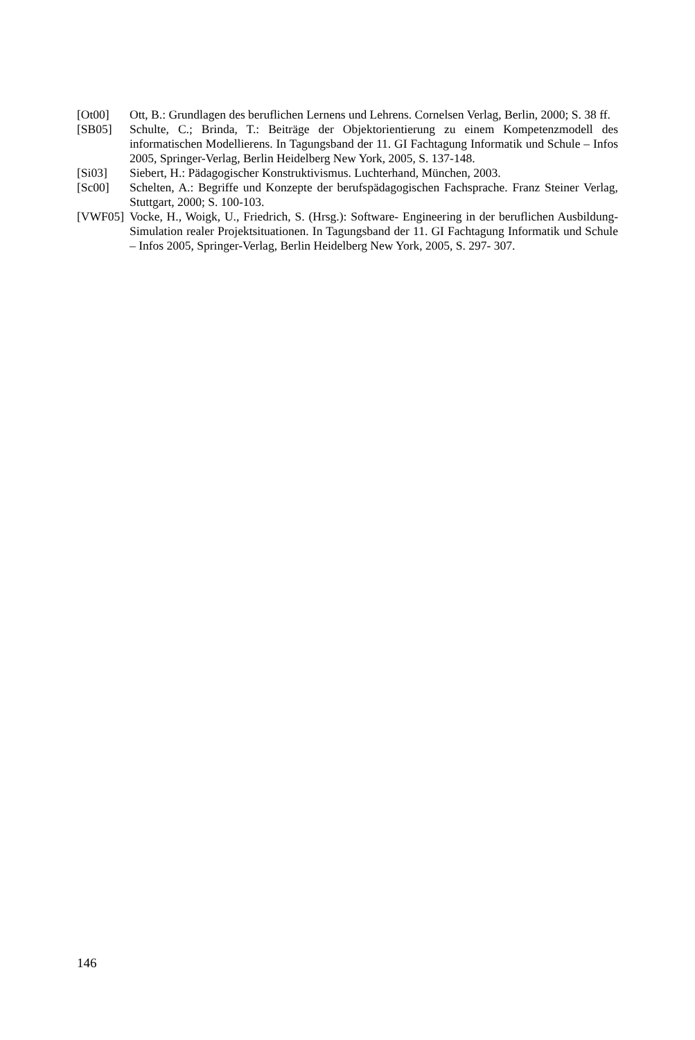[Ot00] Ott, B.: Grundlagen des beruflichen Lernens und Lehrens. Cornelsen Verlag, Berlin, 2000; S. 38 ff.
[SB05] Schulte, C.; Brinda, T.: Beiträge der Objektorientierung zu einem Kompetenzmodell des informatischen Modellierens. In Tagungsband der 11. GI Fachtagung Informatik und Schule – Infos 2005, Springer-Verlag, Berlin Heidelberg New York, 2005, S. 137-148.
[Si03] Siebert, H.: Pädagogischer Konstruktivismus. Luchterhand, München, 2003.
[Sc00] Schelten, A.: Begriffe und Konzepte der berufspädagogischen Fachsprache. Franz Steiner Verlag, Stuttgart, 2000; S. 100-103.
[VWF05] Vocke, H., Woigk, U., Friedrich, S. (Hrsg.): Software- Engineering in der beruflichen Ausbildung- Simulation realer Projektsituationen. In Tagungsband der 11. GI Fachtagung Informatik und Schule – Infos 2005, Springer-Verlag, Berlin Heidelberg New York, 2005, S. 297- 307.
146